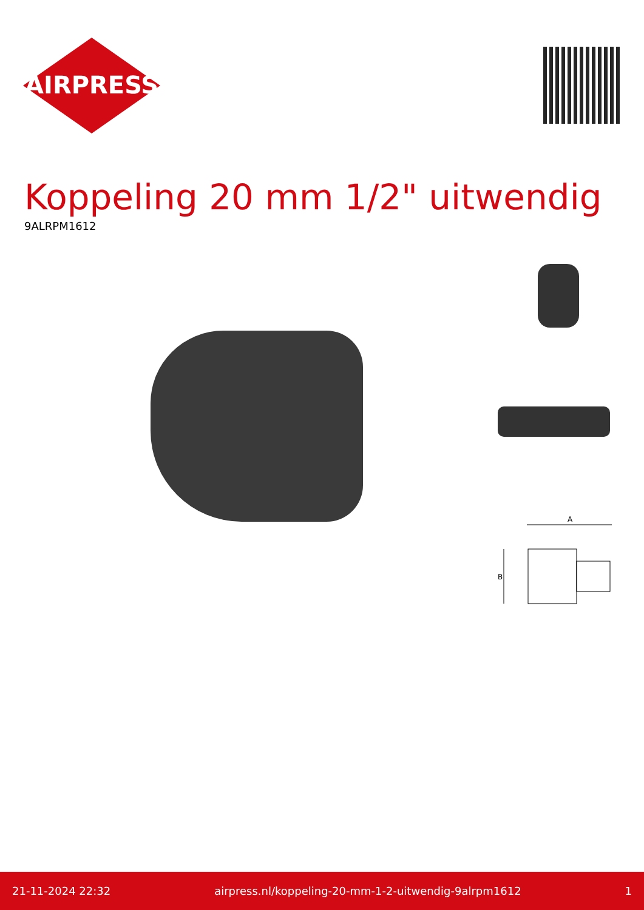AIRPRESS
Koppeling 20 mm 1/2" uitwendig
9ALRPM1612
A
B
21-11-2024 22:32 airpress.nl/koppeling-20-mm-1-2-uitwendig-9alrpm1612 1